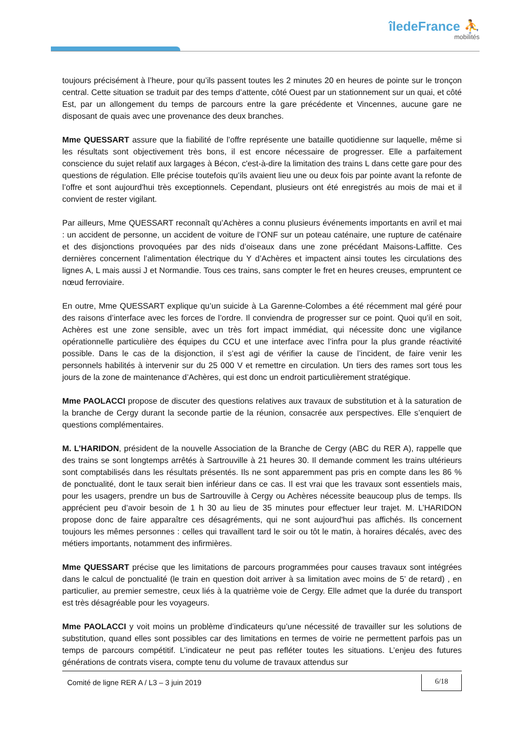îledeFrance ⛹
mobilités
toujours précisément à l’heure, pour qu’ils passent toutes les 2 minutes 20 en heures de pointe sur le tronçon central. Cette situation se traduit par des temps d’attente, côté Ouest par un stationnement sur un quai, et côté Est, par un allongement du temps de parcours entre la gare précédente et Vincennes, aucune gare ne disposant de quais avec une provenance des deux branches.
Mme QUESSART assure que la fiabilité de l’offre représente une bataille quotidienne sur laquelle, même si les résultats sont objectivement très bons, il est encore nécessaire de progresser. Elle a parfaitement conscience du sujet relatif aux largages à Bécon, c'est-à-dire la limitation des trains L dans cette gare pour des questions de régulation. Elle précise toutefois qu’ils avaient lieu une ou deux fois par pointe avant la refonte de l’offre et sont aujourd'hui très exceptionnels. Cependant, plusieurs ont été enregistrés au mois de mai et il convient de rester vigilant.
Par ailleurs, Mme QUESSART reconnaît qu’Achères a connu plusieurs événements importants en avril et mai : un accident de personne, un accident de voiture de l’ONF sur un poteau caténaire, une rupture de caténaire et des disjonctions provoquées par des nids d’oiseaux dans une zone précédant Maisons-Laffitte. Ces dernières concernent l’alimentation électrique du Y d’Achères et impactent ainsi toutes les circulations des lignes A, L mais aussi J et Normandie. Tous ces trains, sans compter le fret en heures creuses, empruntent ce nœud ferroviaire.
En outre, Mme QUESSART explique qu’un suicide à La Garenne-Colombes a été récemment mal géré pour des raisons d’interface avec les forces de l’ordre. Il conviendra de progresser sur ce point. Quoi qu’il en soit, Achères est une zone sensible, avec un très fort impact immédiat, qui nécessite donc une vigilance opérationnelle particulière des équipes du CCU et une interface avec l’infra pour la plus grande réactivité possible. Dans le cas de la disjonction, il s’est agi de vérifier la cause de l’incident, de faire venir les personnels habilités à intervenir sur du 25 000 V et remettre en circulation. Un tiers des rames sort tous les jours de la zone de maintenance d’Achères, qui est donc un endroit particulièrement stratégique.
Mme PAOLACCI propose de discuter des questions relatives aux travaux de substitution et à la saturation de la branche de Cergy durant la seconde partie de la réunion, consacrée aux perspectives. Elle s’enquiert de questions complémentaires.
M. L’HARIDON, président de la nouvelle Association de la Branche de Cergy (ABC du RER A), rappelle que des trains se sont longtemps arrêtés à Sartrouville à 21 heures 30. Il demande comment les trains ultérieurs sont comptabilisés dans les résultats présentés. Ils ne sont apparemment pas pris en compte dans les 86 % de ponctualité, dont le taux serait bien inférieur dans ce cas. Il est vrai que les travaux sont essentiels mais, pour les usagers, prendre un bus de Sartrouville à Cergy ou Achères nécessite beaucoup plus de temps. Ils apprécient peu d’avoir besoin de 1 h 30 au lieu de 35 minutes pour effectuer leur trajet. M. L’HARIDON propose donc de faire apparaître ces désagréments, qui ne sont aujourd'hui pas affichés. Ils concernent toujours les mêmes personnes : celles qui travaillent tard le soir ou tôt le matin, à horaires décalés, avec des métiers importants, notamment des infirmières.
Mme QUESSART précise que les limitations de parcours programmées pour causes travaux sont intégrées dans le calcul de ponctualité (le train en question doit arriver à sa limitation avec moins de 5’ de retard) , en particulier, au premier semestre, ceux liés à la quatrième voie de Cergy. Elle admet que la durée du transport est très désagréable pour les voyageurs.
Mme PAOLACCI y voit moins un problème d’indicateurs qu’une nécessité de travailler sur les solutions de substitution, quand elles sont possibles car des limitations en termes de voirie ne permettent parfois pas un temps de parcours compétitif. L’indicateur ne peut pas refléter toutes les situations. L’enjeu des futures générations de contrats visera, compte tenu du volume de travaux attendus sur
Comité de ligne RER A / L3 – 3 juin 2019
6/18